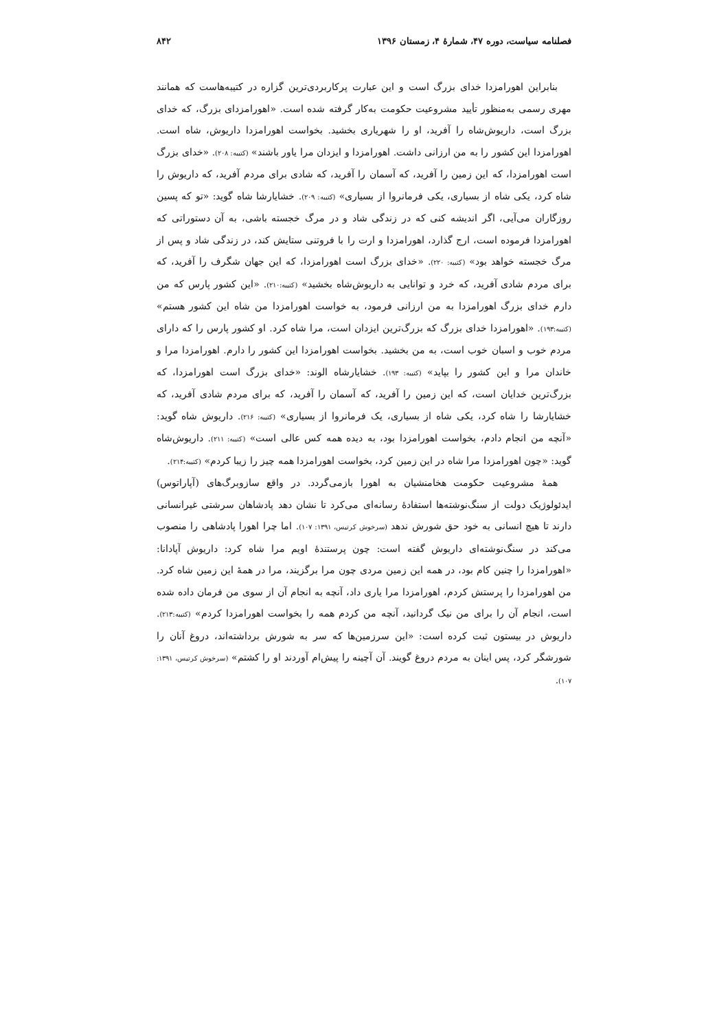فصلنامه سیاست، دوره ۴۷، شمارهٔ ۴، زمستان ۱۳۹۶ ۸۴۲
بنابراین اهورامزدا خدای بزرگ است و این عبارت پرکاربردی‌ترین گزاره در کتیبه‌هاست که همانند مهری رسمی به‌منظور تأیید مشروعیت حکومت به‌کار گرفته شده است. «اهورامزدای بزرگ، که خدای بزرگ است، داریوش‌شاه را آفرید، او را شهریاری بخشید. بخواست اهورامزدا داریوش، شاه است. اهورامزدا این کشور را به من ارزانی داشت. اهورامزدا و ایزدان مرا یاور باشند» (کتیبه: ۲۰۸). «خدای بزرگ است اهورامزدا، که این زمین را آفرید، که آسمان را آفرید، که شادی برای مردم آفرید، که داریوش را شاه کرد، یکی شاه از بسیاری، یکی فرمانروا از بسیاری» (کتیبه: ۲۰۹). خشایارشا شاه گوید: «تو که پسین روزگاران می‌آیی، اگر اندیشه کنی که در زندگی شاد و در مرگ خجسته باشی، به آن دستوراتی که اهورامزدا فرموده است، ارج گذارد، اهورامزدا و ارت را با فروتنی ستایش کند، در زندگی شاد و پس از مرگ خجسته خواهد بود» (کتیبه: ۲۲۰). «خدای بزرگ است اهورامزدا، که این جهان شگرف را آفرید، که برای مردم شادی آفرید، که خرد و توانایی به داریوش‌شاه بخشید» (کتیبه:۲۱۰). «این کشور پارس که من دارم خدای بزرگ اهورامزدا به من ارزانی فرمود، به خواست اهورامزدا من شاه این کشور هستم» (کتیبه:۱۹۳). «اهورامزدا خدای بزرگ که بزرگ‌ترین ایزدان است، مرا شاه کرد. او کشور پارس را که دارای مردم خوب و اسبان خوب است، به من بخشید. بخواست اهورامزدا این کشور را دارم. اهورامزدا مرا و خاندان مرا و این کشور را بپاید» (کتیبه: ۱۹۳). خشایارشاه الوند: «خدای بزرگ است اهورامزدا، که بزرگ‌ترین خدایان است، که این زمین را آفرید، که آسمان را آفرید، که برای مردم شادی آفرید، که خشایارشا را شاه کرد، یکی شاه از بسیاری، یک فرمانروا از بسیاری» (کتیبه: ۲۱۶). داریوش شاه گوید: «آنچه من انجام دادم، بخواست اهورامزدا بود، به دیده همه کس عالی است» (کتیبه: ۲۱۱). داریوش‌شاه گوید: «چون اهورامزدا مرا شاه در این زمین کرد، بخواست اهورامزدا همه چیز را زیبا کردم» (کتیبه:۲۱۴).
همهٔ مشروعیت حکومت هخامنشیان به اهورا بازمی‌گردد. در واقع سازوبرگ‌های (آپاراتوس) ایدئولوژیک دولت از سنگ‌نوشته‌ها استفادهٔ رسانه‌ای می‌کرد تا نشان دهد پادشاهان سرشتی غیرانسانی دارند تا هیچ انسانی به خود حق شورش ندهد (سرخوش کرتیس، ۱۳۹۱: ۱۰۷). اما چرا اهورا پادشاهی را منصوب می‌کند در سنگ‌نوشته‌ای داریوش گفته است: چون پرستندهٔ اویم مرا شاه کرد: داریوش آپادانا: «اهورامزدا را چنین کام بود، در همه این زمین مردی چون مرا برگزیند، مرا در همهٔ این زمین شاه کرد. من اهورامزدا را پرستش کردم، اهورامزدا مرا یاری داد، آنچه به انجام آن از سوی من فرمان داده شده است، انجام آن را برای من نیک گردانید، آنچه من کردم همه را بخواست اهورامزدا کردم» (کتیبه:۲۱۳). داریوش در بیستون ثبت کرده است: «این سرزمین‌ها که سر به شورش برداشته‌اند، دروغ آنان را شورشگر کرد، پس اینان به مردم دروغ گویند. آن آچینه را پیش‌ام آوردند او را کشتم» (سرخوش کرتیس، ۱۳۹۱: ۱۰۷).